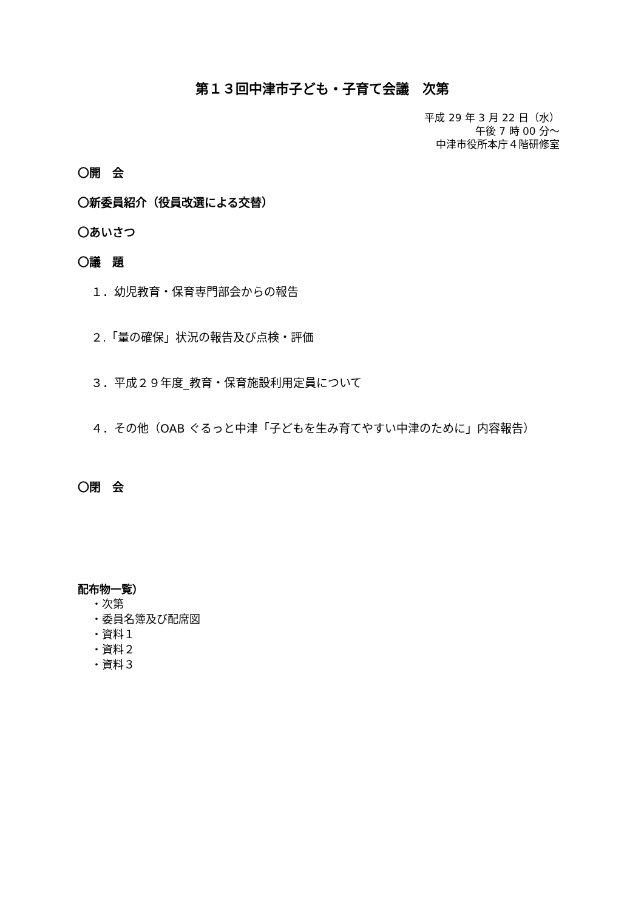第１３回中津市子ども・子育て会議　次第
平成 29 年 3 月 22 日（水）
午後 7 時 00 分～
中津市役所本庁４階研修室
〇開　会
〇新委員紹介（役員改選による交替）
〇あいさつ
〇議　題
１．幼児教育・保育専門部会からの報告
２.「量の確保」状況の報告及び点検・評価
３．平成２９年度_教育・保育施設利用定員について
４．その他（OAB ぐるっと中津「子どもを生み育てやすい中津のために」内容報告）
〇閉　会
配布物一覧）
・次第
・委員名簿及び配席図
・資料１
・資料２
・資料３